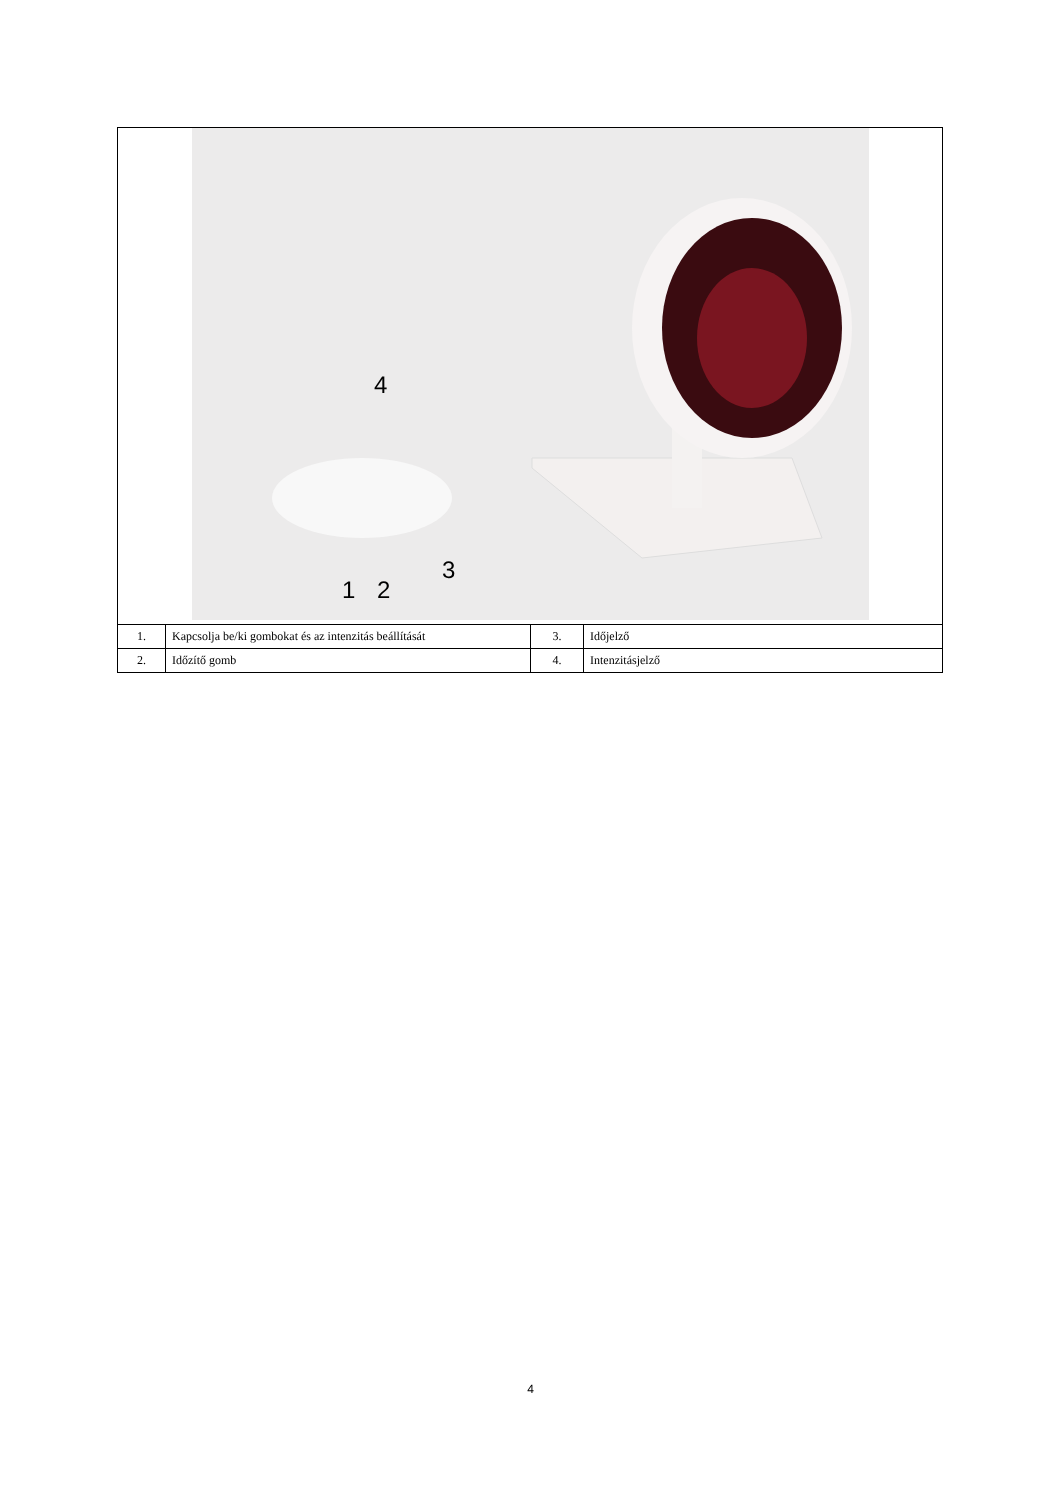| 4 1 2 3 | | | |
| 1. | Kapcsolja be/ki gombokat és az intenzitás beállítását | 3. | Időjelző |
| 2. | Időzítő gomb | 4. | Intenzitásjelző |
4